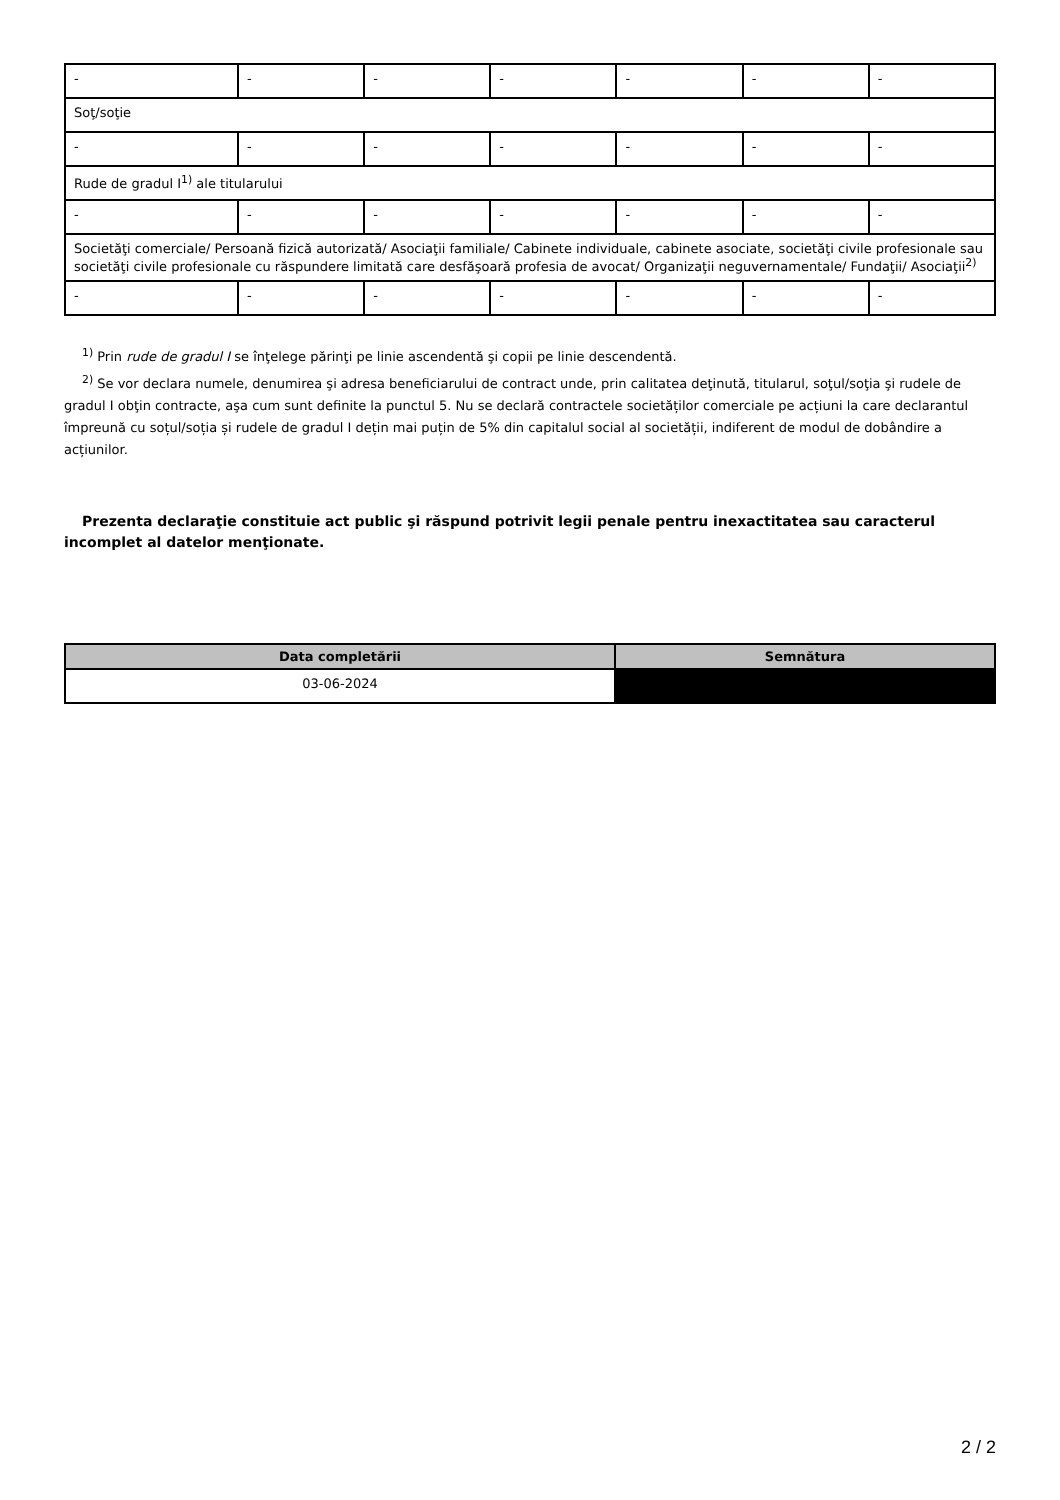| - | - | - | - | - | - | - |
| Soţ/soţie | | | | | | |
| - | - | - | - | - | - | - |
| Rude de gradul I<sup>1)</sup> ale titularului | | | | | | |
| - | - | - | - | - | - | - |
| Societăţi comerciale/ Persoană fizică autorizată/ Asociaţii familiale/ Cabinete individuale, cabinete asociate, societăţi civile profesionale sau societăţi civile profesionale cu răspundere limitată care desfăşoară profesia de avocat/ Organizaţii neguvernamentale/ Fundaţii/ Asociaţii<sup>2)</sup> | | | | | | |
| - | - | - | - | - | - | - |
<sup>1)</sup> Prin rude de gradul I se înţelege părinţi pe linie ascendentă şi copii pe linie descendentă.
<sup>2)</sup> Se vor declara numele, denumirea şi adresa beneficiarului de contract unde, prin calitatea deţinută, titularul, soţul/soţia şi rudele de gradul I obţin contracte, aşa cum sunt definite la punctul 5. Nu se declară contractele societăților comerciale pe acțiuni la care declarantul împreună cu soțul/soția și rudele de gradul I dețin mai puțin de 5% din capitalul social al societății, indiferent de modul de dobândire a acțiunilor.
Prezenta declaraţie constituie act public şi răspund potrivit legii penale pentru inexactitatea sau caracterul incomplet al datelor menţionate.
| Data completării | Semnătura |
| --- | --- |
| 03-06-2024 | |
2 / 2